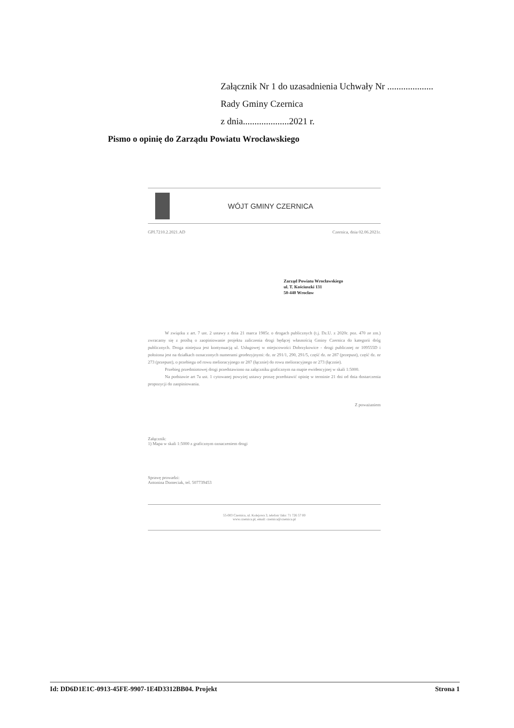Załącznik Nr 1 do uzasadnienia Uchwały Nr ....................
Rady Gminy Czernica
z dnia....................2021 r.
Pismo o opinię do Zarządu Powiatu Wrocławskiego
WÓJT GMINY CZERNICA
GPI.7210.2.2021.AD Czernica, dnia 02.06.2021r.
Zarząd Powiatu Wrocławskiego
ul. T. Kościuszki 131
50-440 Wrocław
W związku z art. 7 ust. 2 ustawy z dnia 21 marca 1985r. o drogach publicznych (t.j. Dz.U. z 2020r. poz. 470 ze zm.) zwracamy się z prośbą o zaopiniowanie projektu zaliczenia drogi będącej własnością Gminy Czernica do kategorii dróg publicznych. Droga niniejsza jest kontynuacją ul. Usługowej w miejscowości Dobrzykowice - drogi publicznej nr 109555D i położona jest na działkach oznaczonych numerami geodezyjnymi: dz. nr 291/1, 290, 291/5, część dz. nr 287 (przepust), część dz. nr 273 (przepust), o przebiegu od rowu melioracyjnego nr 287 (łącznie) do rowu melioracyjnego nr 273 (łącznie).
Przebieg przedmiotowej drogi przedstawiono na załączniku graficznym na mapie ewidencyjnej w skali 1:5000.
Na podstawie art 7a ust. 1 cytowanej powyżej ustawy proszę przedstawić opinię w terminie 21 dni od dnia dostarczenia propozycji do zaopiniowania.
Z poważaniem
Załącznik:
1) Mapa w skali 1:5000 z graficznym oznaczeniem drogi
Sprawę prowadzi:
Antonina Domeciak, tel. 507739453
55-003 Czernica, ul. Kolejowa 3, telefon/ faks: 71 726 57 00
www.czernica.pl, email: czernica@czernica.pl
Id: DD6D1E1C-0913-45FE-9907-1E4D3312BB04. Projekt Strona 1